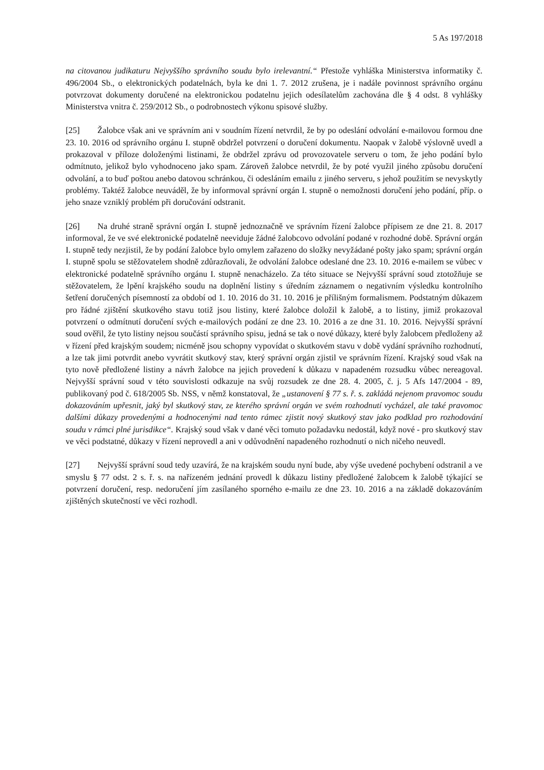5 As 197/2018
na citovanou judikaturu Nejvyššího správního soudu bylo irelevantní.“ Přestože vyhláška Ministerstva informatiky č. 496/2004 Sb., o elektronických podatelnách, byla ke dni 1. 7. 2012 zrušena, je i nadále povinnost správního orgánu potvrzovat dokumenty doručené na elektronickou podatelnu jejich odesílatelům zachována dle § 4 odst. 8 vyhlášky Ministerstva vnitra č. 259/2012 Sb., o podrobnostech výkonu spisové služby.
[25] Žalobce však ani ve správním ani v soudním řízení netvrdil, že by po odeslání odvolání e-mailovou formou dne 23. 10. 2016 od správního orgánu I. stupně obdržel potvrzení o doručení dokumentu. Naopak v žalobě výslovně uvedl a prokazoval v příloze doloženými listinami, že obdržel zprávu od provozovatele serveru o tom, že jeho podání bylo odmítnuto, jelikož bylo vyhodnoceno jako spam. Zároveň žalobce netvrdil, že by poté využil jiného způsobu doručení odvolání, a to buď poštou anebo datovou schránkou, či odesláním emailu z jiného serveru, s jehož použitím se nevyskytly problémy. Taktéž žalobce neuváděl, že by informoval správní orgán I. stupně o nemožnosti doručení jeho podání, příp. o jeho snaze vzniklý problém při doručování odstranit.
[26] Na druhé straně správní orgán I. stupně jednoznačně ve správním řízení žalobce přípisem ze dne 21. 8. 2017 informoval, že ve své elektronické podatelně neeviduje žádné žalobcovo odvolání podané v rozhodné době. Správní orgán I. stupně tedy nezjistil, že by podání žalobce bylo omylem zařazeno do složky nevyžádané pošty jako spam; správní orgán I. stupně spolu se stěžovatelem shodně zdůrazňovali, že odvolání žalobce odeslané dne 23. 10. 2016 e-mailem se vůbec v elektronické podatelně správního orgánu I. stupně nenacházelo. Za této situace se Nejvyšší správní soud ztotožňuje se stěžovatelem, že lpění krajského soudu na doplnění listiny s úředním záznamem o negativním výsledku kontrolního šetření doručených písemností za období od 1. 10. 2016 do 31. 10. 2016 je přílišným formalismem. Podstatným důkazem pro řádné zjištění skutkového stavu totiž jsou listiny, které žalobce doložil k žalobě, a to listiny, jimiž prokazoval potvrzení o odmítnutí doručení svých e-mailových podání ze dne 23. 10. 2016 a ze dne 31. 10. 2016. Nejvyšší správní soud ověřil, že tyto listiny nejsou součástí správního spisu, jedná se tak o nové důkazy, které byly žalobcem předloženy až v řízení před krajským soudem; nicméně jsou schopny vypovídat o skutkovém stavu v době vydání správního rozhodnutí, a lze tak jimi potvrdit anebo vyvrátit skutkový stav, který správní orgán zjistil ve správním řízení. Krajský soud však na tyto nově předložené listiny a návrh žalobce na jejich provedení k důkazu v napadeném rozsudku vůbec nereagoval. Nejvyšší správní soud v této souvislosti odkazuje na svůj rozsudek ze dne 28. 4. 2005, č. j. 5 Afs 147/2004 - 89, publikovaný pod č. 618/2005 Sb. NSS, v němž konstatoval, že „ustanovení § 77 s. ř. s. zakládá nejenom pravomoc soudu dokazováním upřesnit, jaký byl skutkový stav, ze kterého správní orgán ve svém rozhodnutí vycházel, ale také pravomoc dalšími důkazy provedenými a hodnocenými nad tento rámec zjistit nový skutkový stav jako podklad pro rozhodování soudu v rámci plné jurisdikce“. Krajský soud však v dané věci tomuto požadavku nedostál, když nové - pro skutkový stav ve věci podstatné, důkazy v řízení neprovedl a ani v odůvodnění napadeného rozhodnutí o nich ničeho neuvedl.
[27] Nejvyšší správní soud tedy uzavírá, že na krajském soudu nyní bude, aby výše uvedené pochybení odstranil a ve smyslu § 77 odst. 2 s. ř. s. na nařízeném jednání provedl k důkazu listiny předložené žalobcem k žalobě týkající se potvrzení doručení, resp. nedoručení jím zasílaného sporného e-mailu ze dne 23. 10. 2016 a na základě dokazováním zjištěných skutečností ve věci rozhodl.